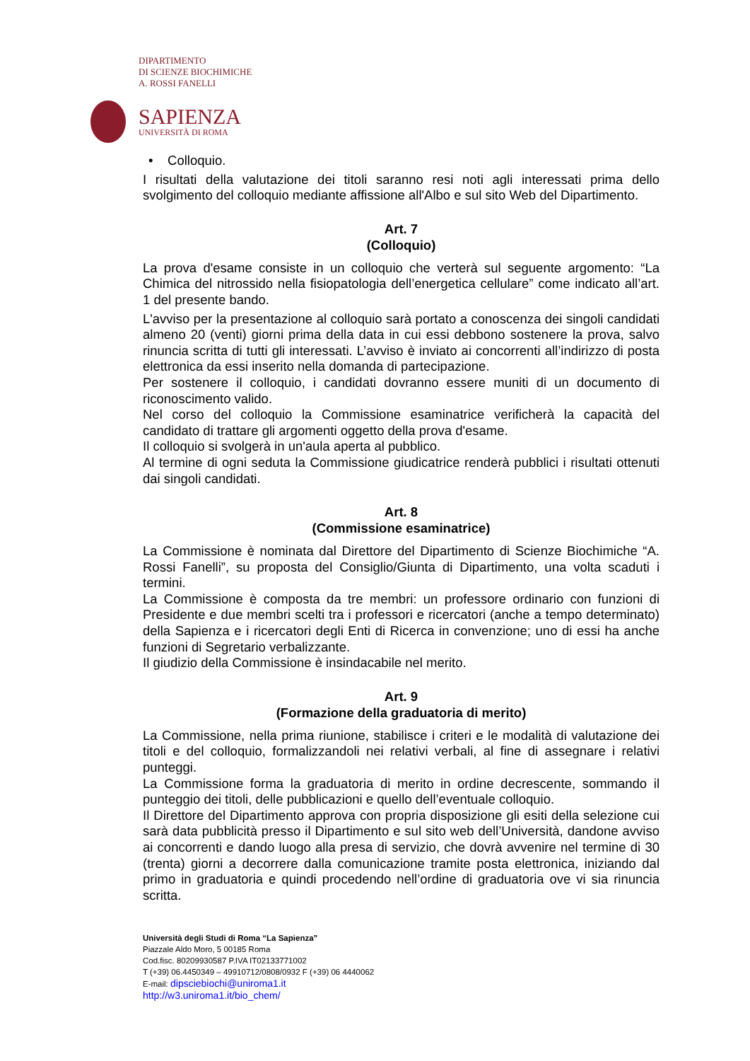DIPARTIMENTO
DI SCIENZE BIOCHIMICHE
A. ROSSI FANELLI
SAPIENZA
UNIVERSITÀ DI ROMA
• Colloquio.
I risultati della valutazione dei titoli saranno resi noti agli interessati prima dello svolgimento del colloquio mediante affissione all'Albo e sul sito Web del Dipartimento.
Art. 7
(Colloquio)
La prova d'esame consiste in un colloquio che verterà sul seguente argomento: “La Chimica del nitrossido nella fisiopatologia dell’energetica cellulare” come indicato all’art. 1 del presente bando.
L'avviso per la presentazione al colloquio sarà portato a conoscenza dei singoli candidati almeno 20 (venti) giorni prima della data in cui essi debbono sostenere la prova, salvo rinuncia scritta di tutti gli interessati. L’avviso è inviato ai concorrenti all’indirizzo di posta elettronica da essi inserito nella domanda di partecipazione.
Per sostenere il colloquio, i candidati dovranno essere muniti di un documento di riconoscimento valido.
Nel corso del colloquio la Commissione esaminatrice verificherà la capacità del candidato di trattare gli argomenti oggetto della prova d'esame.
Il colloquio si svolgerà in un'aula aperta al pubblico.
Al termine di ogni seduta la Commissione giudicatrice renderà pubblici i risultati ottenuti dai singoli candidati.
Art. 8
(Commissione esaminatrice)
La Commissione è nominata dal Direttore del Dipartimento di Scienze Biochimiche “A. Rossi Fanelli”, su proposta del Consiglio/Giunta di Dipartimento, una volta scaduti i termini.
La Commissione è composta da tre membri: un professore ordinario con funzioni di Presidente e due membri scelti tra i professori e ricercatori (anche a tempo determinato) della Sapienza e i ricercatori degli Enti di Ricerca in convenzione; uno di essi ha anche funzioni di Segretario verbalizzante.
Il giudizio della Commissione è insindacabile nel merito.
Art. 9
(Formazione della graduatoria di merito)
La Commissione, nella prima riunione, stabilisce i criteri e le modalità di valutazione dei titoli e del colloquio, formalizzandoli nei relativi verbali, al fine di assegnare i relativi punteggi.
La Commissione forma la graduatoria di merito in ordine decrescente, sommando il punteggio dei titoli, delle pubblicazioni e quello dell’eventuale colloquio.
Il Direttore del Dipartimento approva con propria disposizione gli esiti della selezione cui sarà data pubblicità presso il Dipartimento e sul sito web dell’Università, dandone avviso ai concorrenti e dando luogo alla presa di servizio, che dovrà avvenire nel termine di 30 (trenta) giorni a decorrere dalla comunicazione tramite posta elettronica, iniziando dal primo in graduatoria e quindi procedendo nell’ordine di graduatoria ove vi sia rinuncia scritta.
Università degli Studi di Roma “La Sapienza”
Piazzale Aldo Moro, 5 00185 Roma
Cod.fisc. 80209930587 P.IVA IT02133771002
T (+39) 06.4450349 – 49910712/0808/0932 F (+39) 06 4440062
E-mail: dipsciebiochi@uniroma1.it
http://w3.uniroma1.it/bio_chem/